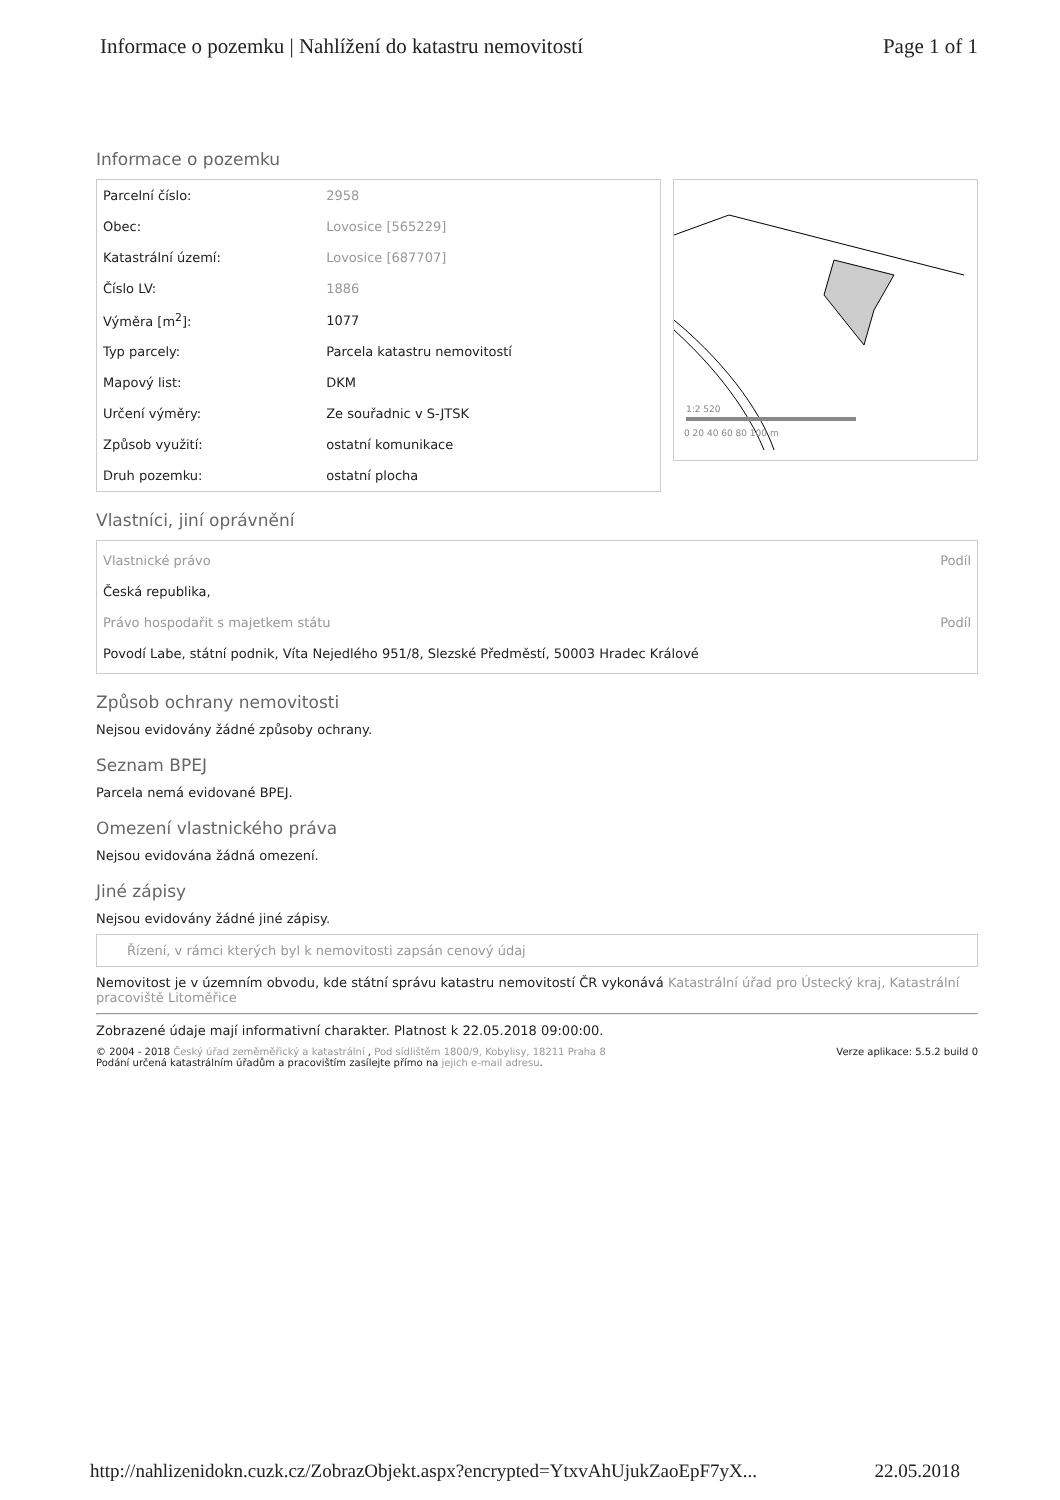Informace o pozemku | Nahlížení do katastru nemovitostí Page 1 of 1
Informace o pozemku
| Parcelní číslo: | 2958 |
| Obec: | Lovosice [565229] |
| Katastrální území: | Lovosice [687707] |
| Číslo LV: | 1886 |
| Výměra [m<sup>2</sup>]: | 1077 |
| Typ parcely: | Parcela katastru nemovitostí |
| Mapový list: | DKM |
| Určení výměry: | Ze souřadnic v S-JTSK |
| Způsob využití: | ostatní komunikace |
| Druh pozemku: | ostatní plocha |
1:2 520
0 20 40 60 80 100 m
Vlastníci, jiní oprávnění
Vlastnické právo Podíl
Česká republika,
Právo hospodařit s majetkem státu Podíl
Povodí Labe, státní podnik, Víta Nejedlého 951/8, Slezské Předměstí, 50003 Hradec Králové
Způsob ochrany nemovitosti
Nejsou evidovány žádné způsoby ochrany.
Seznam BPEJ
Parcela nemá evidované BPEJ.
Omezení vlastnického práva
Nejsou evidována žádná omezení.
Jiné zápisy
Nejsou evidovány žádné jiné zápisy.
Řízení, v rámci kterých byl k nemovitosti zapsán cenový údaj
Nemovitost je v územním obvodu, kde státní správu katastru nemovitostí ČR vykonává Katastrální úřad pro Ústecký kraj, Katastrální pracoviště Litoměřice
Zobrazené údaje mají informativní charakter. Platnost k 22.05.2018 09:00:00.
© 2004 - 2018 Český úřad zeměměřický a katastrální , Pod sídlištěm 1800/9, Kobylisy, 18211 Praha 8
Podání určená katastrálním úřadům a pracovištím zasílejte přímo na jejich e-mail adresu. Verze aplikace: 5.5.2 build 0
http://nahlizenidokn.cuzk.cz/ZobrazObjekt.aspx?encrypted=YtxvAhUjukZaoEpF7yX... 22.05.2018